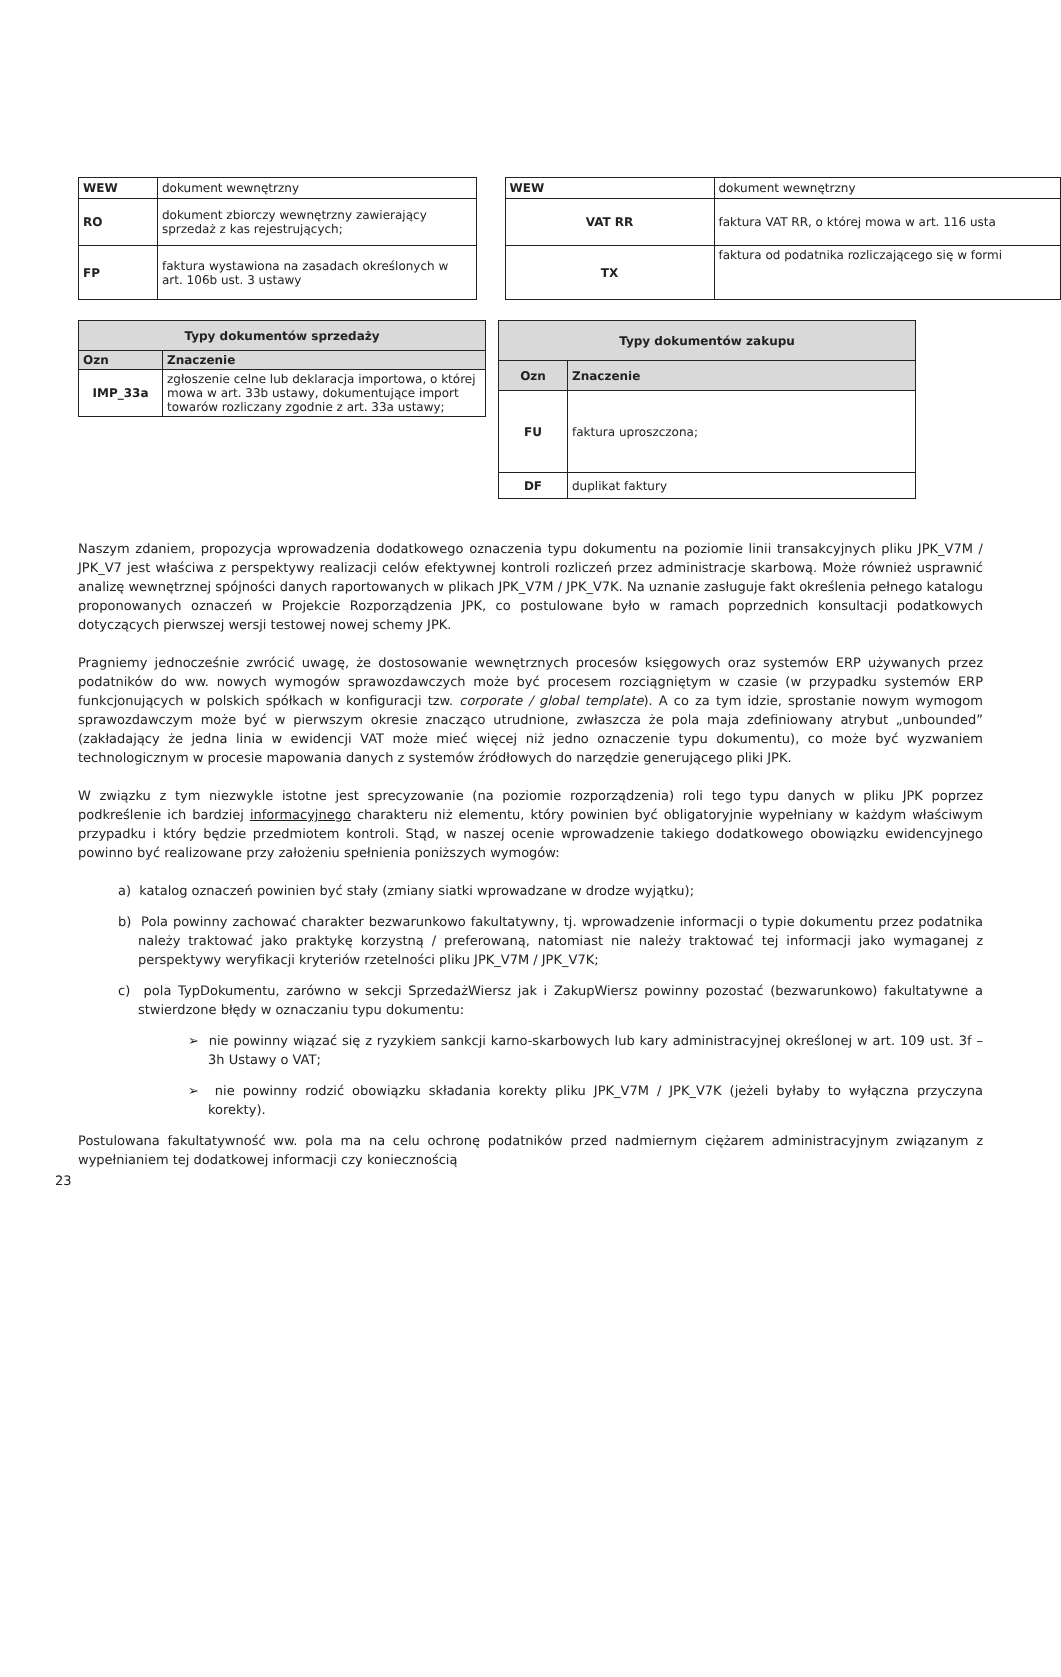| WEW | dokument wewnętrzny |
| RO | dokument zbiorczy wewnętrzny zawierający sprzedaż z kas rejestrujących; |
| FP | faktura wystawiona na zasadach określonych w art. 106b ust. 3 ustawy |
| WEW | dokument wewnętrzny |
| VAT RR | faktura VAT RR, o której mowa w art. 116 usta |
| TX | faktura od podatnika rozliczającego się w formi |
| Typy dokumentów sprzedaży | |
| --- | --- |
| Ozn | Znaczenie |
| IMP_33a | zgłoszenie celne lub deklaracja importowa, o której mowa w art. 33b ustawy, dokumentujące import towarów rozliczany zgodnie z art. 33a ustawy; |
| Typy dokumentów zakupu | |
| --- | --- |
| Ozn | Znaczenie |
| FU | faktura uproszczona; |
| DF | duplikat faktury |
Naszym zdaniem, propozycja wprowadzenia dodatkowego oznaczenia typu dokumentu na poziomie linii transakcyjnych pliku JPK_V7M / JPK_V7 jest właściwa z perspektywy realizacji celów efektywnej kontroli rozliczeń przez administracje skarbową. Może również usprawnić analizę wewnętrznej spójności danych raportowanych w plikach JPK_V7M / JPK_V7K. Na uznanie zasługuje fakt określenia pełnego katalogu proponowanych oznaczeń w Projekcie Rozporządzenia JPK, co postulowane było w ramach poprzednich konsultacji podatkowych dotyczących pierwszej wersji testowej nowej schemy JPK.
Pragniemy jednocześnie zwrócić uwagę, że dostosowanie wewnętrznych procesów księgowych oraz systemów ERP używanych przez podatników do ww. nowych wymogów sprawozdawczych może być procesem rozciągniętym w czasie (w przypadku systemów ERP funkcjonujących w polskich spółkach w konfiguracji tzw. corporate / global template). A co za tym idzie, sprostanie nowym wymogom sprawozdawczym może być w pierwszym okresie znacząco utrudnione, zwłaszcza że pola maja zdefiniowany atrybut „unbounded” (zakładający że jedna linia w ewidencji VAT może mieć więcej niż jedno oznaczenie typu dokumentu), co może być wyzwaniem technologicznym w procesie mapowania danych z systemów źródłowych do narzędzie generującego pliki JPK.
W związku z tym niezwykle istotne jest sprecyzowanie (na poziomie rozporządzenia) roli tego typu danych w pliku JPK poprzez podkreślenie ich bardziej informacyjnego charakteru niż elementu, który powinien być obligatoryjnie wypełniany w każdym właściwym przypadku i który będzie przedmiotem kontroli. Stąd, w naszej ocenie wprowadzenie takiego dodatkowego obowiązku ewidencyjnego powinno być realizowane przy założeniu spełnienia poniższych wymogów:
a) katalog oznaczeń powinien być stały (zmiany siatki wprowadzane w drodze wyjątku);
b) Pola powinny zachować charakter bezwarunkowo fakultatywny, tj. wprowadzenie informacji o typie dokumentu przez podatnika należy traktować jako praktykę korzystną / preferowaną, natomiast nie należy traktować tej informacji jako wymaganej z perspektywy weryfikacji kryteriów rzetelności pliku JPK_V7M / JPK_V7K;
c) pola TypDokumentu, zarówno w sekcji SprzedażWiersz jak i ZakupWiersz powinny pozostać (bezwarunkowo) fakultatywne a stwierdzone błędy w oznaczaniu typu dokumentu:
➢ nie powinny wiązać się z ryzykiem sankcji karno-skarbowych lub kary administracyjnej określonej w art. 109 ust. 3f – 3h Ustawy o VAT;
➢ nie powinny rodzić obowiązku składania korekty pliku JPK_V7M / JPK_V7K (jeżeli byłaby to wyłączna przyczyna korekty).
Postulowana fakultatywność ww. pola ma na celu ochronę podatników przed nadmiernym ciężarem administracyjnym związanym z wypełnianiem tej dodatkowej informacji czy koniecznością
23